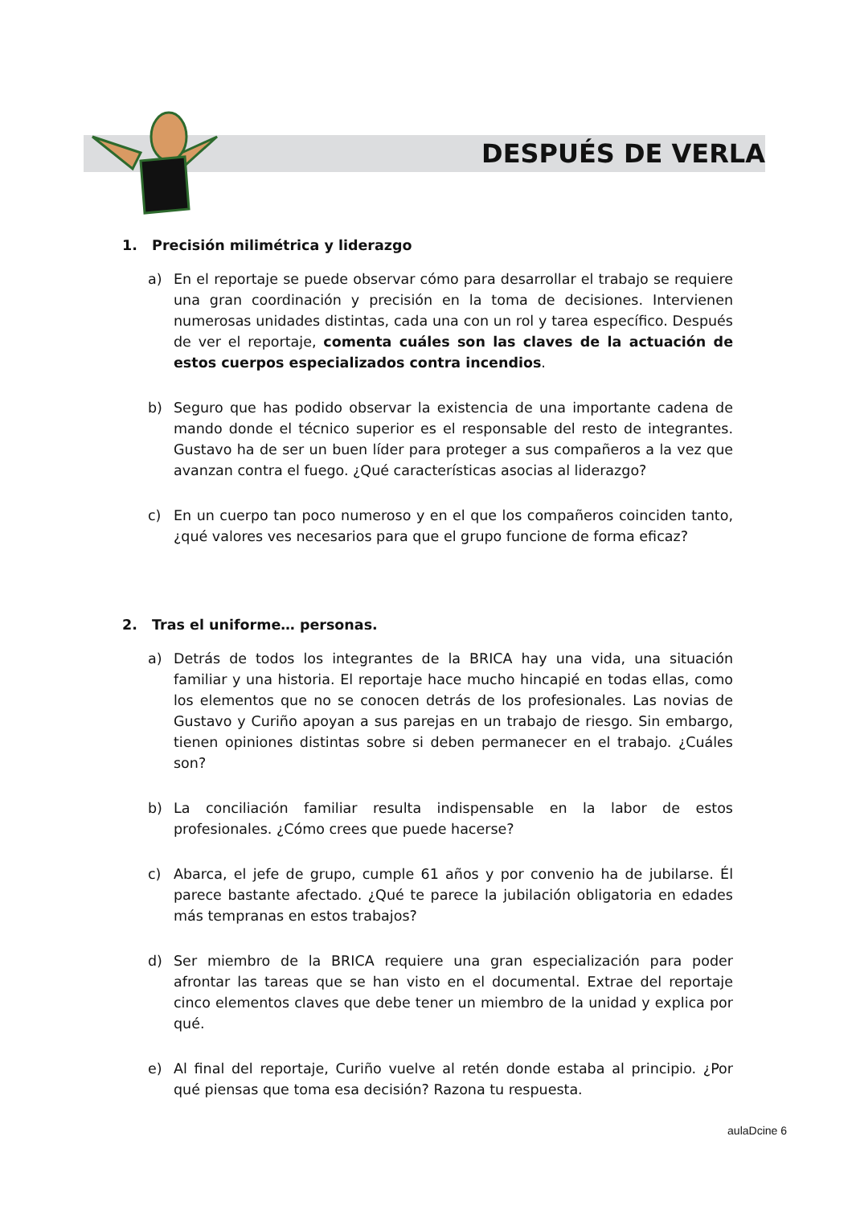DESPUÉS DE VERLA
1. Precisión milimétrica y liderazgo
a) En el reportaje se puede observar cómo para desarrollar el trabajo se requiere una gran coordinación y precisión en la toma de decisiones. Intervienen numerosas unidades distintas, cada una con un rol y tarea específico. Después de ver el reportaje, comenta cuáles son las claves de la actuación de estos cuerpos especializados contra incendios.
b) Seguro que has podido observar la existencia de una importante cadena de mando donde el técnico superior es el responsable del resto de integrantes. Gustavo ha de ser un buen líder para proteger a sus compañeros a la vez que avanzan contra el fuego. ¿Qué características asocias al liderazgo?
c) En un cuerpo tan poco numeroso y en el que los compañeros coinciden tanto, ¿qué valores ves necesarios para que el grupo funcione de forma eficaz?
2. Tras el uniforme… personas.
a) Detrás de todos los integrantes de la BRICA hay una vida, una situación familiar y una historia. El reportaje hace mucho hincapié en todas ellas, como los elementos que no se conocen detrás de los profesionales. Las novias de Gustavo y Curiño apoyan a sus parejas en un trabajo de riesgo. Sin embargo, tienen opiniones distintas sobre si deben permanecer en el trabajo. ¿Cuáles son?
b) La conciliación familiar resulta indispensable en la labor de estos profesionales. ¿Cómo crees que puede hacerse?
c) Abarca, el jefe de grupo, cumple 61 años y por convenio ha de jubilarse. Él parece bastante afectado. ¿Qué te parece la jubilación obligatoria en edades más tempranas en estos trabajos?
d) Ser miembro de la BRICA requiere una gran especialización para poder afrontar las tareas que se han visto en el documental. Extrae del reportaje cinco elementos claves que debe tener un miembro de la unidad y explica por qué.
e) Al final del reportaje, Curiño vuelve al retén donde estaba al principio. ¿Por qué piensas que toma esa decisión? Razona tu respuesta.
aulaDcine 6